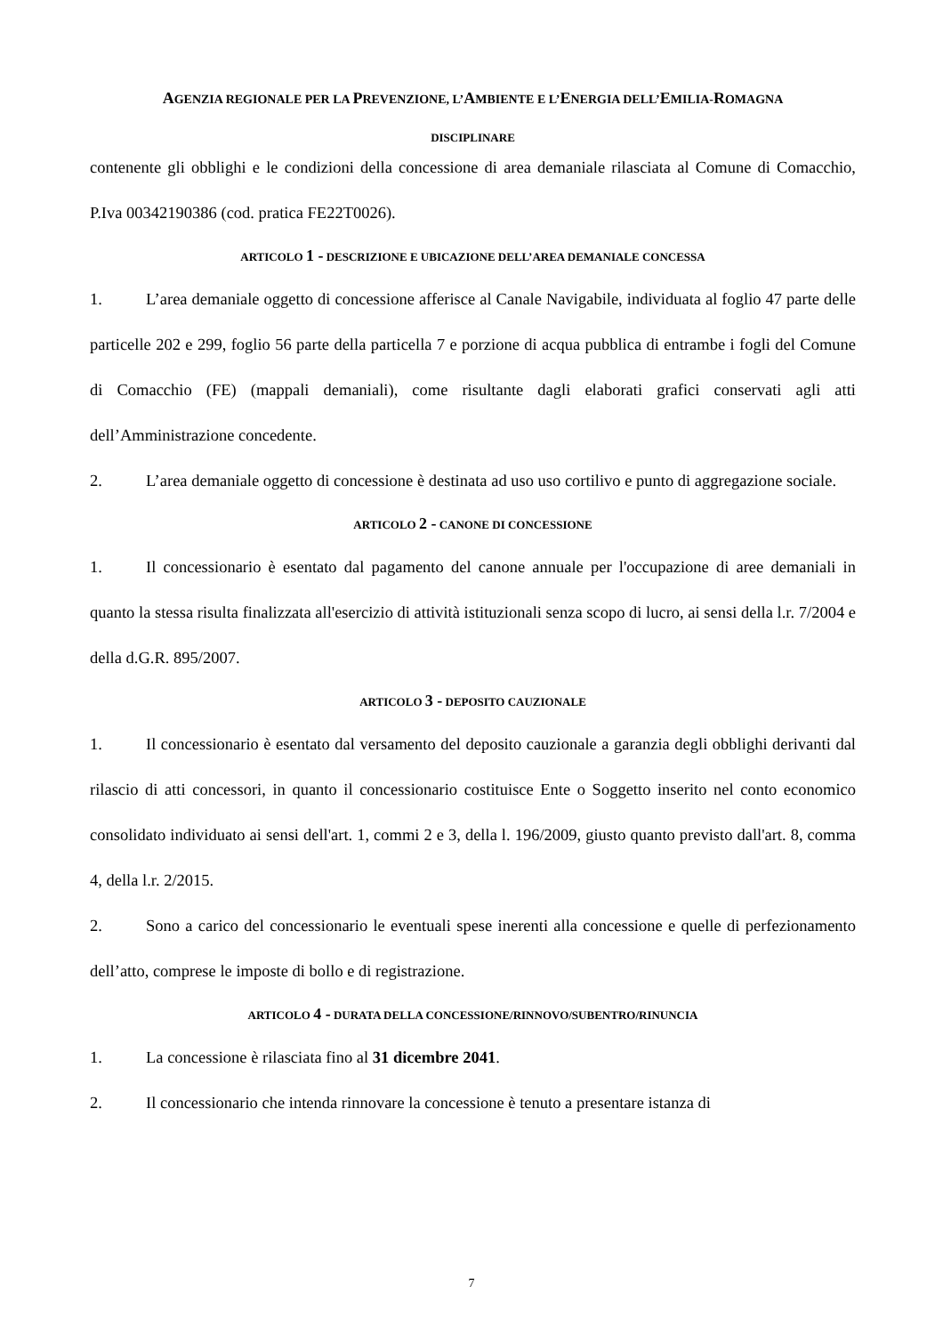AGENZIA REGIONALE PER LA PREVENZIONE, L’AMBIENTE E L’ENERGIA DELL’EMILIA-ROMAGNA
DISCIPLINARE
contenente gli obblighi e le condizioni della concessione di area demaniale rilasciata al Comune di Comacchio, P.Iva 00342190386 (cod. pratica FE22T0026).
ARTICOLO 1 - DESCRIZIONE E UBICAZIONE DELL’AREA DEMANIALE CONCESSA
1. L’area demaniale oggetto di concessione afferisce al Canale Navigabile, individuata al foglio 47 parte delle particelle 202 e 299, foglio 56 parte della particella 7 e porzione di acqua pubblica di entrambe i fogli del Comune di Comacchio (FE) (mappali demaniali), come risultante dagli elaborati grafici conservati agli atti dell’Amministrazione concedente.
2. L’area demaniale oggetto di concessione è destinata ad uso uso cortilivo e punto di aggregazione sociale.
ARTICOLO 2 - CANONE DI CONCESSIONE
1. Il concessionario è esentato dal pagamento del canone annuale per l'occupazione di aree demaniali in quanto la stessa risulta finalizzata all'esercizio di attività istituzionali senza scopo di lucro, ai sensi della l.r. 7/2004 e della d.G.R. 895/2007.
ARTICOLO 3 - DEPOSITO CAUZIONALE
1. Il concessionario è esentato dal versamento del deposito cauzionale a garanzia degli obblighi derivanti dal rilascio di atti concessori, in quanto il concessionario costituisce Ente o Soggetto inserito nel conto economico consolidato individuato ai sensi dell'art. 1, commi 2 e 3, della l. 196/2009, giusto quanto previsto dall'art. 8, comma 4, della l.r. 2/2015.
2. Sono a carico del concessionario le eventuali spese inerenti alla concessione e quelle di perfezionamento dell’atto, comprese le imposte di bollo e di registrazione.
ARTICOLO 4 - DURATA DELLA CONCESSIONE/RINNOVO/SUBENTRO/RINUNCIA
1. La concessione è rilasciata fino al 31 dicembre 2041.
2. Il concessionario che intenda rinnovare la concessione è tenuto a presentare istanza di
7